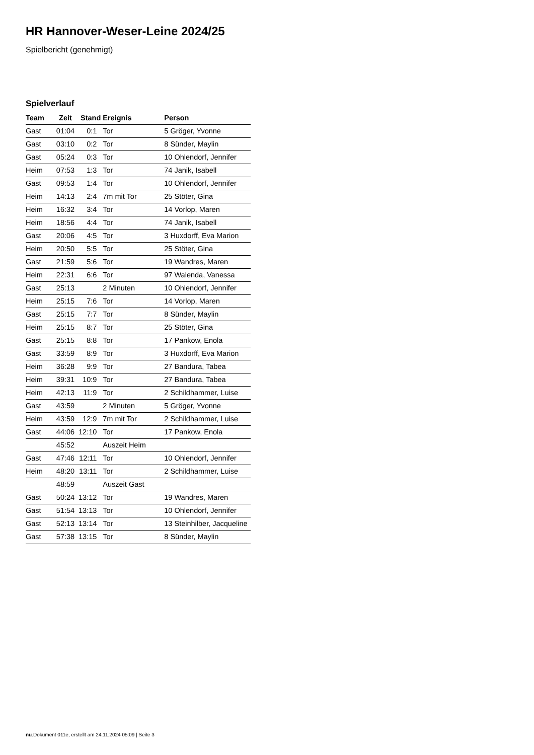HR Hannover-Weser-Leine 2024/25
Spielbericht (genehmigt)
Spielverlauf
| Team | Zeit | Stand | Ereignis | Person |
| --- | --- | --- | --- | --- |
| Gast | 01:04 | 0:1 | Tor | 5 Gröger, Yvonne |
| Gast | 03:10 | 0:2 | Tor | 8 Sünder, Maylin |
| Gast | 05:24 | 0:3 | Tor | 10 Ohlendorf, Jennifer |
| Heim | 07:53 | 1:3 | Tor | 74 Janik, Isabell |
| Gast | 09:53 | 1:4 | Tor | 10 Ohlendorf, Jennifer |
| Heim | 14:13 | 2:4 | 7m mit Tor | 25 Stöter, Gina |
| Heim | 16:32 | 3:4 | Tor | 14 Vorlop, Maren |
| Heim | 18:56 | 4:4 | Tor | 74 Janik, Isabell |
| Gast | 20:06 | 4:5 | Tor | 3 Huxdorff, Eva Marion |
| Heim | 20:50 | 5:5 | Tor | 25 Stöter, Gina |
| Gast | 21:59 | 5:6 | Tor | 19 Wandres, Maren |
| Heim | 22:31 | 6:6 | Tor | 97 Walenda, Vanessa |
| Gast | 25:13 | | 2 Minuten | 10 Ohlendorf, Jennifer |
| Heim | 25:15 | 7:6 | Tor | 14 Vorlop, Maren |
| Gast | 25:15 | 7:7 | Tor | 8 Sünder, Maylin |
| Heim | 25:15 | 8:7 | Tor | 25 Stöter, Gina |
| Gast | 25:15 | 8:8 | Tor | 17 Pankow, Enola |
| Gast | 33:59 | 8:9 | Tor | 3 Huxdorff, Eva Marion |
| Heim | 36:28 | 9:9 | Tor | 27 Bandura, Tabea |
| Heim | 39:31 | 10:9 | Tor | 27 Bandura, Tabea |
| Heim | 42:13 | 11:9 | Tor | 2 Schildhammer, Luise |
| Gast | 43:59 | | 2 Minuten | 5 Gröger, Yvonne |
| Heim | 43:59 | 12:9 | 7m mit Tor | 2 Schildhammer, Luise |
| Gast | 44:06 | 12:10 | Tor | 17 Pankow, Enola |
| | 45:52 | | Auszeit Heim | |
| Gast | 47:46 | 12:11 | Tor | 10 Ohlendorf, Jennifer |
| Heim | 48:20 | 13:11 | Tor | 2 Schildhammer, Luise |
| | 48:59 | | Auszeit Gast | |
| Gast | 50:24 | 13:12 | Tor | 19 Wandres, Maren |
| Gast | 51:54 | 13:13 | Tor | 10 Ohlendorf, Jennifer |
| Gast | 52:13 | 13:14 | Tor | 13 Steinhilber, Jacqueline |
| Gast | 57:38 | 13:15 | Tor | 8 Sünder, Maylin |
nu.Dokument 011e, erstellt am 24.11.2024 05:09 | Seite 3